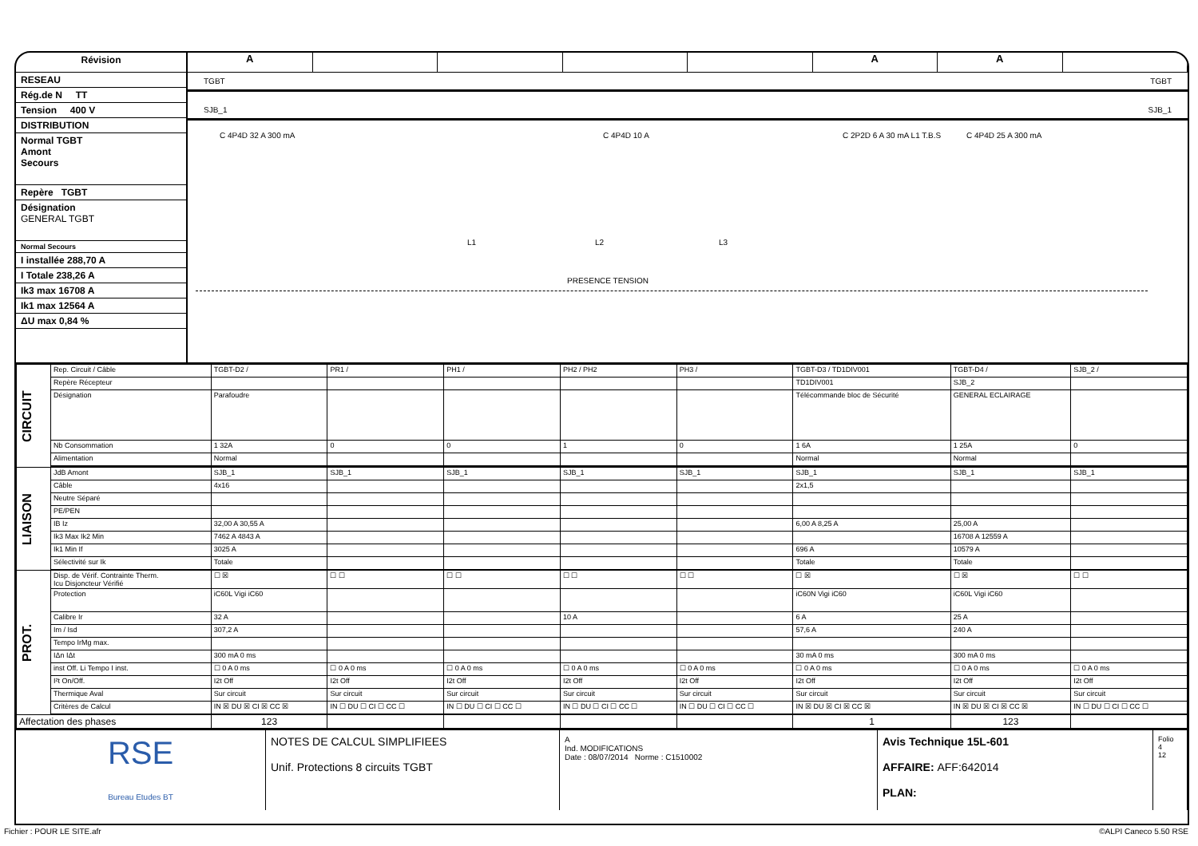Révision
RESEAU
Rég.de N TT
Tension 400 V
DISTRIBUTION
Normal TGBT
Amont
Secours
Repère TGBT
Désignation
GENERAL TGBT
Normal Secours
I installée 288,70 A
I Totale 238,26 A
Ik3 max 16708 A
Ik1 max 12564 A
ΔU max 0,84 %
A AA
TGBT TGBT
SJB_1 SJB_1
C 4P4D 32 A 300 mA C 4P4D 10 A C 2P2D 6 A 30 mA L1 T.B.S C 4P4D 25 A 300 mA
L1 L2 L3
PRESENCE TENSION
| CIRCUIT | Rep. Circuit / Câble | TGBT-D2 / | PR1 / | PH1 / | PH2 / PH2 | PH3 / | TGBT-D3 / TD1DIV001 | TGBT-D4 / | SJB_2 / |
| | Repère Récepteur | | | | | | TD1DIV001 | SJB_2 | |
| | Désignation | Parafoudre | | | | | Télécommande bloc de Sécurité | GENERAL ECLAIRAGE | |
| | Nb Consommation | 1 32A | 0 | 0 | 1 | 0 | 1 6A | 1 25A | 0 |
| | Alimentation | Normal | | | | | Normal | Normal | |
| LIAISON | JdB Amont | SJB_1 | SJB_1 | SJB_1 | SJB_1 | SJB_1 | SJB_1 | SJB_1 | SJB_1 |
| | Câble | 4x16 | | | | | 2x1,5 | | |
| | Neutre Séparé | | | | | | | | |
| | PE/PEN | | | | | | | | |
| | IB Iz | 32,00 A 30,55 A | | | | | 6,00 A 8,25 A | 25,00 A | |
| | Ik3 Max Ik2 Min | 7462 A 4843 A | | | | | | 16708 A 12559 A | |
| | Ik1 Min If | 3025 A | | | | | 696 A | 10579 A | |
| | Sélectivité sur Ik | Totale | | | | | Totale | Totale | |
| PROT. | Disp. de Vérif. Contrainte Therm. Icu Disjoncteur Vérifié | ☐ ☒ | ☐ ☐ | ☐ ☐ | ☐ ☐ | ☐ ☐ | ☐ ☒ | ☐ ☒ | ☐ ☐ |
| | Protection | iC60L Vigi iC60 | | | | | iC60N Vigi iC60 | iC60L Vigi iC60 | |
| | Calibre Ir | 32 A | | | 10 A | | 6 A | 25 A | |
| | Im / Isd | 307,2 A | | | | | 57,6 A | 240 A | |
| | Tempo IrMg max. | | | | | | | | |
| | IΔn IΔt | 300 mA 0 ms | | | | | 30 mA 0 ms | 300 mA 0 ms | |
| | inst Off. Li Tempo I inst. | ☐ 0 A 0 ms | ☐ 0 A 0 ms | ☐ 0 A 0 ms | ☐ 0 A 0 ms | ☐ 0 A 0 ms | ☐ 0 A 0 ms | ☐ 0 A 0 ms | ☐ 0 A 0 ms |
| | I²t On/Off. | I2t Off | I2t Off | I2t Off | I2t Off | I2t Off | I2t Off | I2t Off | I2t Off |
| | Thermique Aval | Sur circuit | Sur circuit | Sur circuit | Sur circuit | Sur circuit | Sur circuit | Sur circuit | Sur circuit |
| | Critères de Calcul | IN ☒ DU ☒ CI ☒ CC ☒ | IN ☐ DU ☐ CI ☐ CC ☐ | IN ☐ DU ☐ CI ☐ CC ☐ | IN ☐ DU ☐ CI ☐ CC ☐ | IN ☐ DU ☐ CI ☐ CC ☐ | IN ☒ DU ☒ CI ☒ CC ☒ | IN ☒ DU ☒ CI ☒ CC ☒ | IN ☐ DU ☐ CI ☐ CC ☐ |
| Affectation des phases | | 123 | | | | | 1 | 123 | |
RSE
Bureau Etudes BT
NOTES DE CALCUL SIMPLIFIEES
Unif. Protections 8 circuits TGBT
A
Ind. MODIFICATIONS
Date : 08/07/2014 Norme : C1510002
Avis Technique 15L-601
AFFAIRE: AFF:642014
PLAN:
Folio
4
12
Fichier : POUR LE SITE.afr ©ALPI Caneco 5.50 RSE